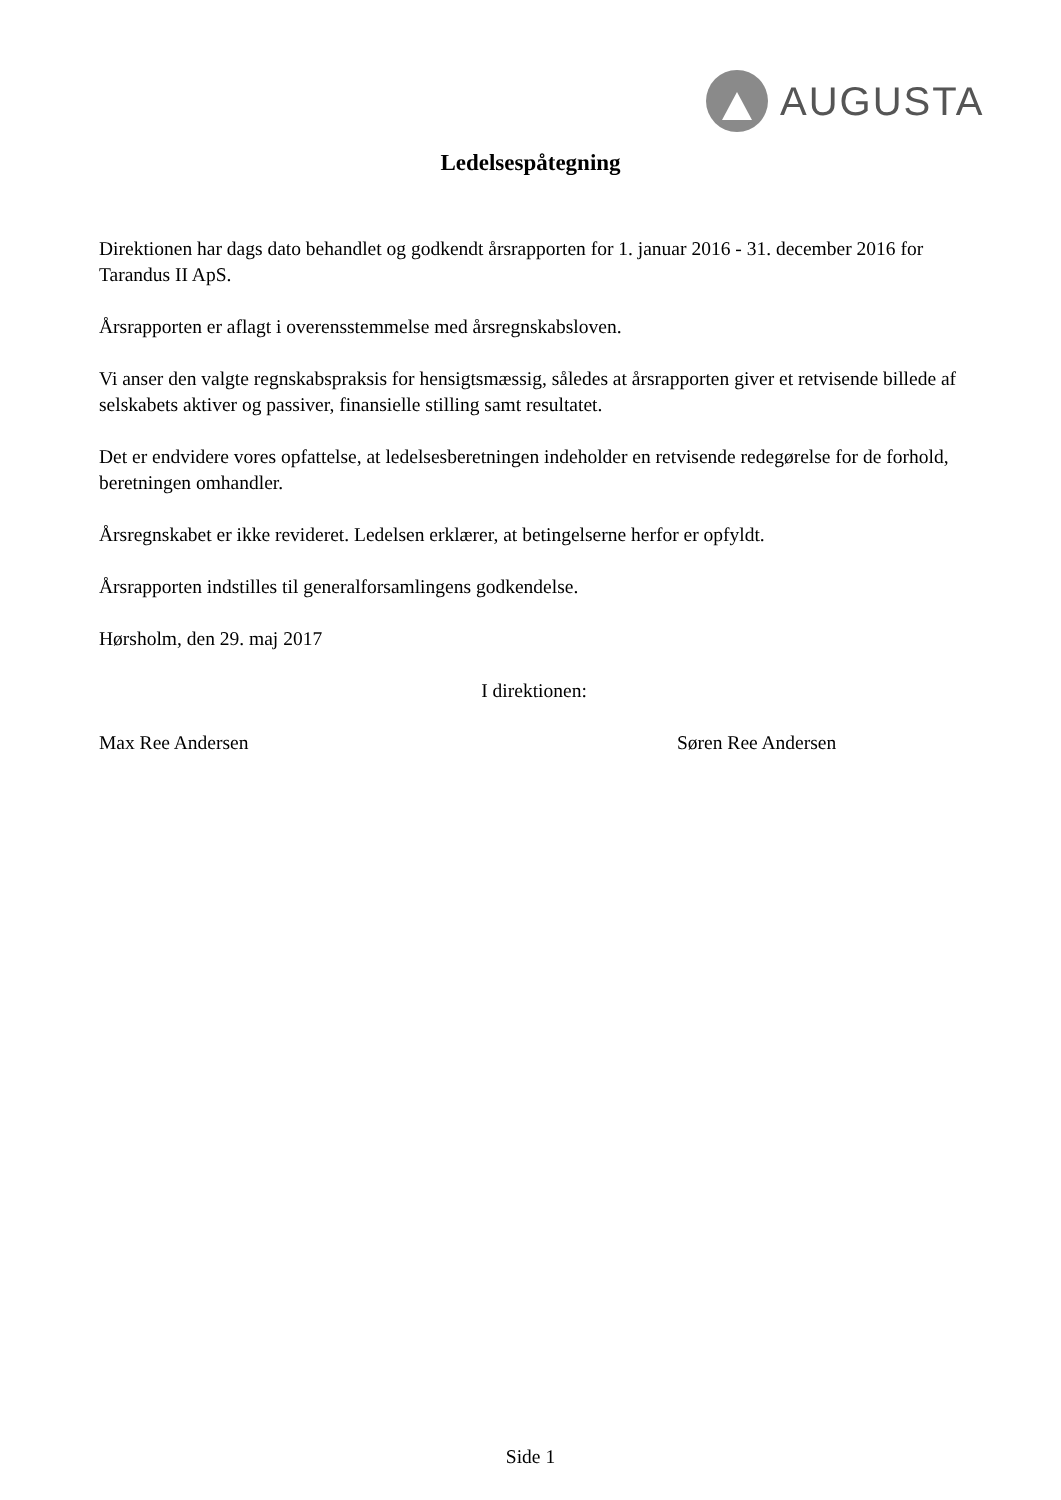AUGUSTA
Ledelsespåtegning
Direktionen har dags dato behandlet og godkendt årsrapporten for 1. januar 2016 - 31. december 2016 for Tarandus II ApS.
Årsrapporten er aflagt i overensstemmelse med årsregnskabsloven.
Vi anser den valgte regnskabspraksis for hensigtsmæssig, således at årsrapporten giver et retvisende billede af selskabets aktiver og passiver, finansielle stilling samt resultatet.
Det er endvidere vores opfattelse, at ledelsesberetningen indeholder en retvisende redegørelse for de forhold, beretningen omhandler.
Årsregnskabet er ikke revideret. Ledelsen erklærer, at betingelserne herfor er opfyldt.
Årsrapporten indstilles til generalforsamlingens godkendelse.
Hørsholm, den 29. maj 2017
I direktionen:
Max Ree Andersen Søren Ree Andersen
Side 1